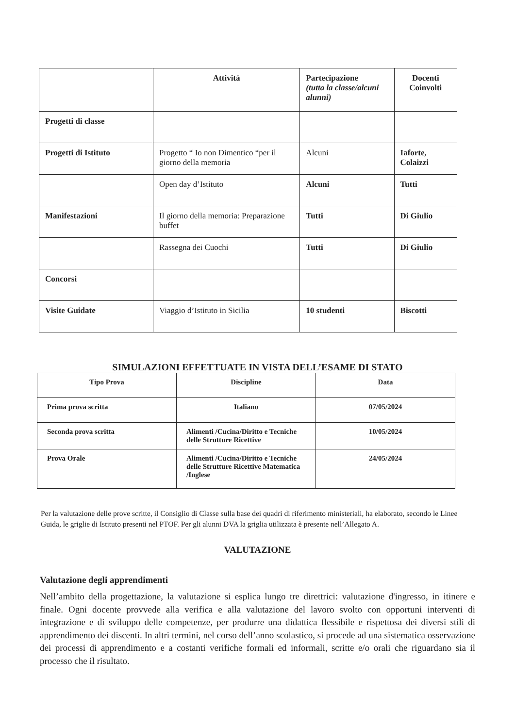| | Attività | Partecipazione (tutta la classe/alcuni alunni) | Docenti Coinvolti |
| --- | --- | --- | --- |
| Progetti di classe | | | |
| Progetti di Istituto | Progetto “ Io non Dimentico “per il giorno della memoria | Alcuni | Iaforte, Colaizzi |
| | Open day d’Istituto | Alcuni | Tutti |
| Manifestazioni | Il giorno della memoria: Preparazione buffet | Tutti | Di Giulio |
| | Rassegna dei Cuochi | Tutti | Di Giulio |
| Concorsi | | | |
| Visite Guidate | Viaggio d’Istituto in Sicilia | 10 studenti | Biscotti |
SIMULAZIONI EFFETTUATE IN VISTA DELL’ESAME DI STATO
| Tipo Prova | Discipline | Data |
| --- | --- | --- |
| Prima prova scritta | Italiano | 07/05/2024 |
| Seconda prova scritta | Alimenti /Cucina/Diritto e Tecniche delle Strutture Ricettive | 10/05/2024 |
| Prova Orale | Alimenti /Cucina/Diritto e Tecniche delle Strutture Ricettive Matematica /Inglese | 24/05/2024 |
Per la valutazione delle prove scritte, il Consiglio di Classe sulla base dei quadri di riferimento ministeriali, ha elaborato, secondo le Linee Guida, le griglie di Istituto presenti nel PTOF. Per gli alunni DVA la griglia utilizzata è presente nell’Allegato A.
VALUTAZIONE
Valutazione degli apprendimenti
Nell’ambito della progettazione, la valutazione si esplica lungo tre direttrici: valutazione d'ingresso, in itinere e finale. Ogni docente provvede alla verifica e alla valutazione del lavoro svolto con opportuni interventi di integrazione e di sviluppo delle competenze, per produrre una didattica flessibile e rispettosa dei diversi stili di apprendimento dei discenti. In altri termini, nel corso dell’anno scolastico, si procede ad una sistematica osservazione dei processi di apprendimento e a costanti verifiche formali ed informali, scritte e/o orali che riguardano sia il processo che il risultato.